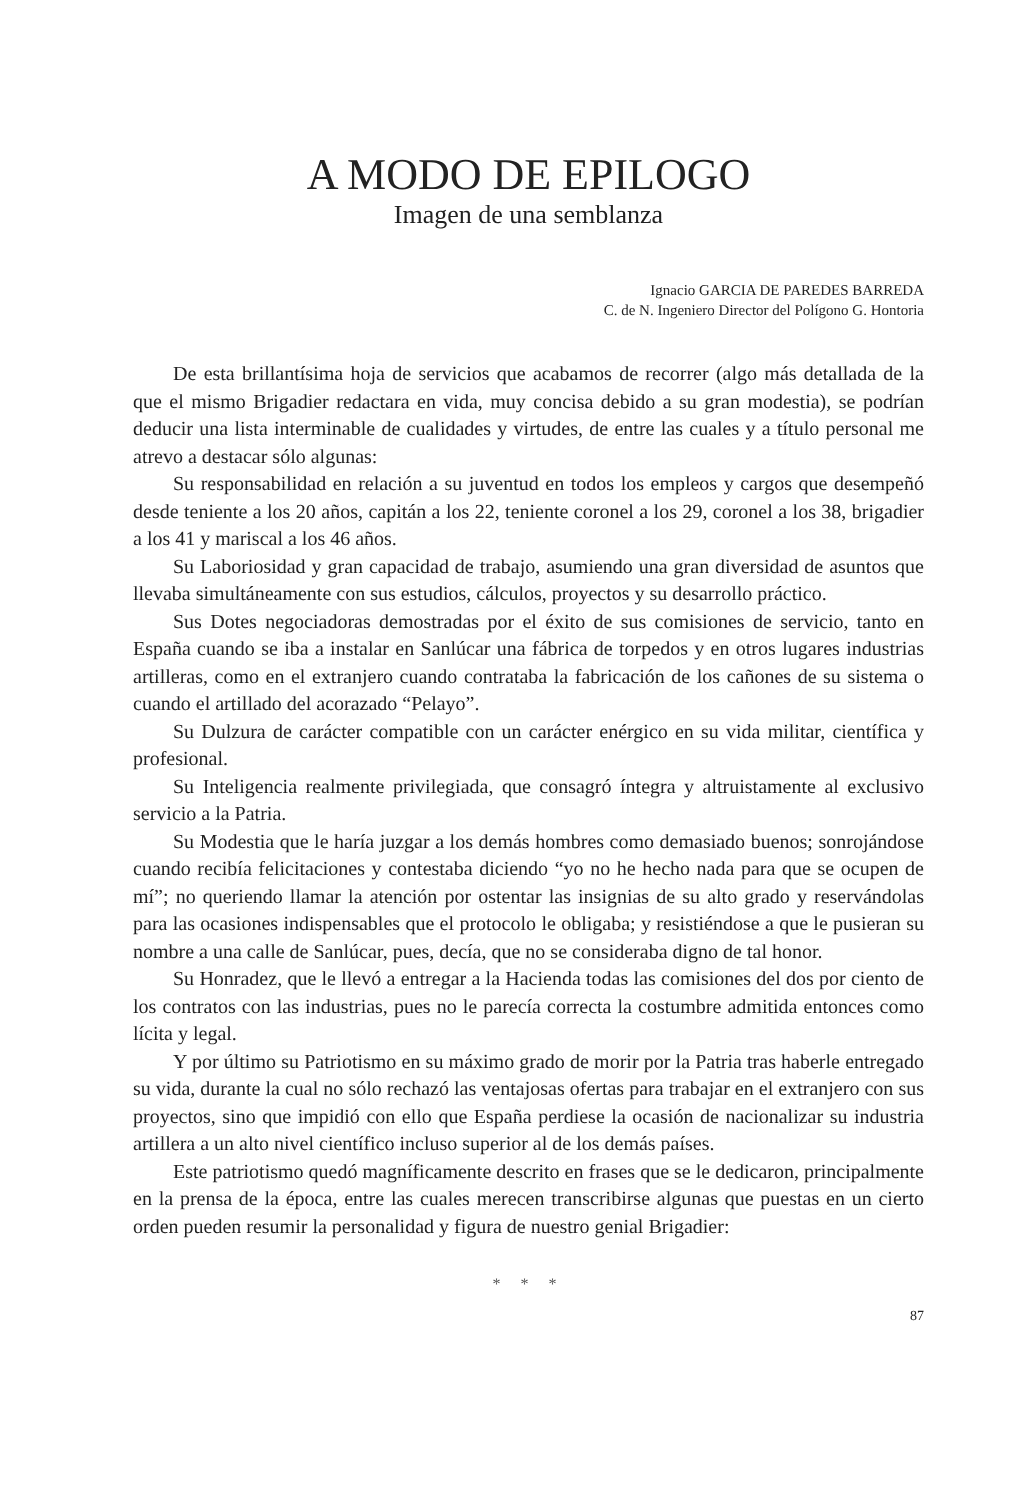A MODO DE EPILOGO
Imagen de una semblanza
Ignacio GARCIA DE PAREDES BARREDA
C. de N. Ingeniero Director del Polígono G. Hontoria
De esta brillantísima hoja de servicios que acabamos de recorrer (algo más detallada de la que el mismo Brigadier redactara en vida, muy concisa debido a su gran modestia), se podrían deducir una lista interminable de cualidades y virtudes, de entre las cuales y a título personal me atrevo a destacar sólo algunas:
Su responsabilidad en relación a su juventud en todos los empleos y cargos que desempeñó desde teniente a los 20 años, capitán a los 22, teniente coronel a los 29, coronel a los 38, brigadier a los 41 y mariscal a los 46 años.
Su Laboriosidad y gran capacidad de trabajo, asumiendo una gran diversidad de asuntos que llevaba simultáneamente con sus estudios, cálculos, proyectos y su desarrollo práctico.
Sus Dotes negociadoras demostradas por el éxito de sus comisiones de servicio, tanto en España cuando se iba a instalar en Sanlúcar una fábrica de torpedos y en otros lugares industrias artilleras, como en el extranjero cuando contrataba la fabricación de los cañones de su sistema o cuando el artillado del acorazado “Pelayo”.
Su Dulzura de carácter compatible con un carácter enérgico en su vida militar, científica y profesional.
Su Inteligencia realmente privilegiada, que consagró íntegra y altruistamente al exclusivo servicio a la Patria.
Su Modestia que le haría juzgar a los demás hombres como demasiado buenos; sonrojándose cuando recibía felicitaciones y contestaba diciendo “yo no he hecho nada para que se ocupen de mí”; no queriendo llamar la atención por ostentar las insignias de su alto grado y reservándolas para las ocasiones indispensables que el protocolo le obligaba; y resistiéndose a que le pusieran su nombre a una calle de Sanlúcar, pues, decía, que no se consideraba digno de tal honor.
Su Honradez, que le llevó a entregar a la Hacienda todas las comisiones del dos por ciento de los contratos con las industrias, pues no le parecía correcta la costumbre admitida entonces como lícita y legal.
Y por último su Patriotismo en su máximo grado de morir por la Patria tras haberle entregado su vida, durante la cual no sólo rechazó las ventajosas ofertas para trabajar en el extranjero con sus proyectos, sino que impidió con ello que España perdiese la ocasión de nacionalizar su industria artillera a un alto nivel científico incluso superior al de los demás países.
Este patriotismo quedó magníficamente descrito en frases que se le dedicaron, principalmente en la prensa de la época, entre las cuales merecen transcribirse algunas que puestas en un cierto orden pueden resumir la personalidad y figura de nuestro genial Brigadier:
* * *
87